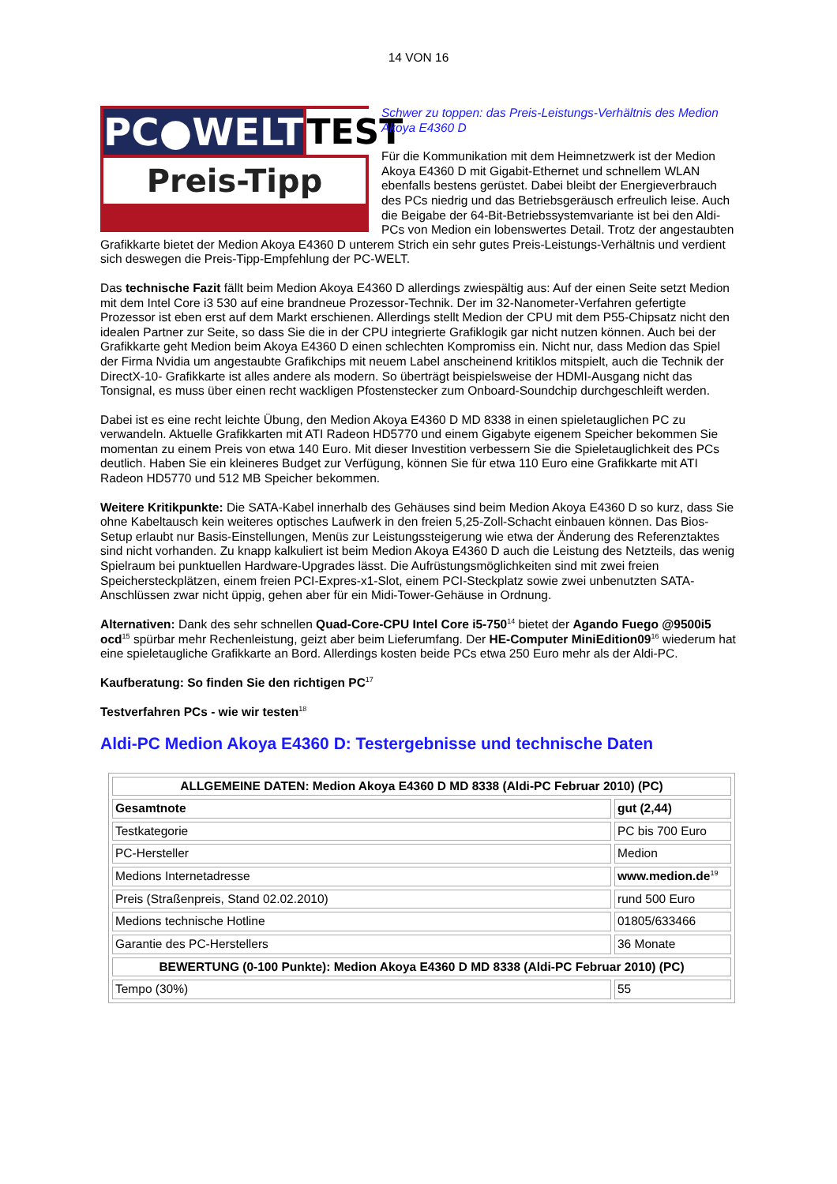14 VON 16
PC●WELT TEST
Preis-Tipp
Schwer zu toppen: das Preis-Leistungs-Verhältnis des Medion Akoya E4360 D
Für die Kommunikation mit dem Heimnetzwerk ist der Medion Akoya E4360 D mit Gigabit-Ethernet und schnellem WLAN ebenfalls bestens gerüstet. Dabei bleibt der Energieverbrauch des PCs niedrig und das Betriebsgeräusch erfreulich leise. Auch die Beigabe der 64-Bit-Betriebssystemvariante ist bei den Aldi-PCs von Medion ein lobenswertes Detail. Trotz der angestaubten Grafikkarte bietet der Medion Akoya E4360 D unterem Strich ein sehr gutes Preis-Leistungs-Verhältnis und verdient sich deswegen die Preis-Tipp-Empfehlung der PC-WELT.
Das technische Fazit fällt beim Medion Akoya E4360 D allerdings zwiespältig aus: Auf der einen Seite setzt Medion mit dem Intel Core i3 530 auf eine brandneue Prozessor-Technik. Der im 32-Nanometer-Verfahren gefertigte Prozessor ist eben erst auf dem Markt erschienen. Allerdings stellt Medion der CPU mit dem P55-Chipsatz nicht den idealen Partner zur Seite, so dass Sie die in der CPU integrierte Grafiklogik gar nicht nutzen können. Auch bei der Grafikkarte geht Medion beim Akoya E4360 D einen schlechten Kompromiss ein. Nicht nur, dass Medion das Spiel der Firma Nvidia um angestaubte Grafikchips mit neuem Label anscheinend kritiklos mitspielt, auch die Technik der DirectX-10- Grafikkarte ist alles andere als modern. So überträgt beispielsweise der HDMI-Ausgang nicht das Tonsignal, es muss über einen recht wackligen Pfostenstecker zum Onboard-Soundchip durchgeschleift werden.
Dabei ist es eine recht leichte Übung, den Medion Akoya E4360 D MD 8338 in einen spieletauglichen PC zu verwandeln. Aktuelle Grafikkarten mit ATI Radeon HD5770 und einem Gigabyte eigenem Speicher bekommen Sie momentan zu einem Preis von etwa 140 Euro. Mit dieser Investition verbessern Sie die Spieletauglichkeit des PCs deutlich. Haben Sie ein kleineres Budget zur Verfügung, können Sie für etwa 110 Euro eine Grafikkarte mit ATI Radeon HD5770 und 512 MB Speicher bekommen.
Weitere Kritikpunkte: Die SATA-Kabel innerhalb des Gehäuses sind beim Medion Akoya E4360 D so kurz, dass Sie ohne Kabeltausch kein weiteres optisches Laufwerk in den freien 5,25-Zoll-Schacht einbauen können. Das Bios-Setup erlaubt nur Basis-Einstellungen, Menüs zur Leistungssteigerung wie etwa der Änderung des Referenztaktes sind nicht vorhanden. Zu knapp kalkuliert ist beim Medion Akoya E4360 D auch die Leistung des Netzteils, das wenig Spielraum bei punktuellen Hardware-Upgrades lässt. Die Aufrüstungsmöglichkeiten sind mit zwei freien Speichersteckplätzen, einem freien PCI-Expres-x1-Slot, einem PCI-Steckplatz sowie zwei unbenutzten SATA-Anschlüssen zwar nicht üppig, gehen aber für ein Midi-Tower-Gehäuse in Ordnung.
Alternativen: Dank des sehr schnellen Quad-Core-CPU Intel Core i5-750<sup>14</sup> bietet der Agando Fuego @9500i5 ocd<sup>15</sup> spürbar mehr Rechenleistung, geizt aber beim Lieferumfang. Der HE-Computer MiniEdition09<sup>16</sup> wiederum hat eine spieletaugliche Grafikkarte an Bord. Allerdings kosten beide PCs etwa 250 Euro mehr als der Aldi-PC.
Kaufberatung: So finden Sie den richtigen PC<sup>17</sup>
Testverfahren PCs - wie wir testen<sup>18</sup>
Aldi-PC Medion Akoya E4360 D: Testergebnisse und technische Daten
| ALLGEMEINE DATEN: Medion Akoya E4360 D MD 8338 (Aldi-PC Februar 2010) (PC) | |
| --- | --- |
| Gesamtnote | gut (2,44) |
| Testkategorie | PC bis 700 Euro |
| PC-Hersteller | Medion |
| Medions Internetadresse | www.medion.de<sup>19</sup> |
| Preis (Straßenpreis, Stand 02.02.2010) | rund 500 Euro |
| Medions technische Hotline | 01805/633466 |
| Garantie des PC-Herstellers | 36 Monate |
| BEWERTUNG (0-100 Punkte): Medion Akoya E4360 D MD 8338 (Aldi-PC Februar 2010) (PC) | |
| Tempo (30%) | 55 |